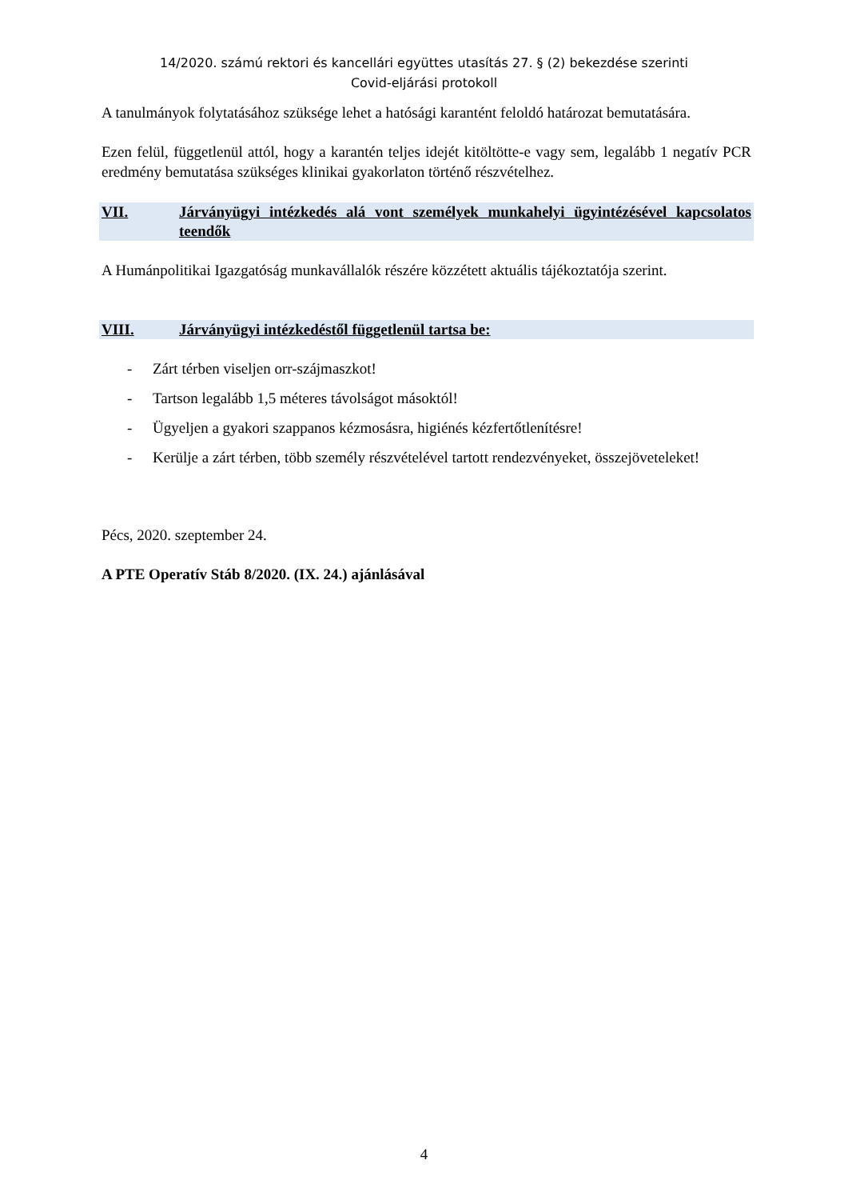14/2020. számú rektori és kancellári együttes utasítás 27. § (2) bekezdése szerinti
Covid-eljárási protokoll
A tanulmányok folytatásához szüksége lehet a hatósági karantént feloldó határozat bemutatására.
Ezen felül, függetlenül attól, hogy a karantén teljes idejét kitöltötte-e vagy sem, legalább 1 negatív PCR eredmény bemutatása szükséges klinikai gyakorlaton történő részvételhez.
VII. Járványügyi intézkedés alá vont személyek munkahelyi ügyintézésével kapcsolatos teendők
A Humánpolitikai Igazgatóság munkavállalók részére közzétett aktuális tájékoztatója szerint.
VIII. Járványügyi intézkedéstől függetlenül tartsa be:
- Zárt térben viseljen orr-szájmaszkot!
- Tartson legalább 1,5 méteres távolságot másoktól!
- Ügyeljen a gyakori szappanos kézmosásra, higiénés kézfertőtlenítésre!
- Kerülje a zárt térben, több személy részvételével tartott rendezvényeket, összejöveteleket!
Pécs, 2020. szeptember 24.
A PTE Operatív Stáb 8/2020. (IX. 24.) ajánlásával
4